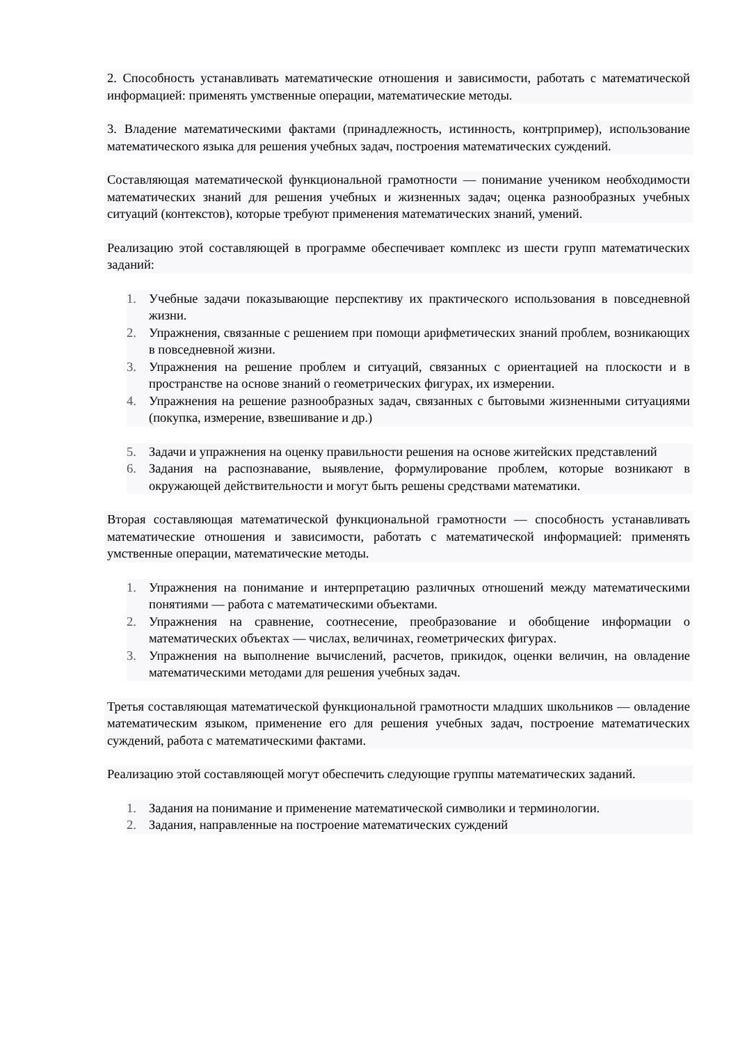2. Способность устанавливать математические отношения и зависимости, работать с математической информацией: применять умственные операции, математические методы.
3. Владение математическими фактами (принадлежность, истинность, контрпример), использование математического языка для решения учебных задач, построения математических суждений.
Составляющая математической функциональной грамотности — понимание учеником необходимости математических знаний для решения учебных и жизненных задач; оценка разнообразных учебных ситуаций (контекстов), которые требуют применения математических знаний, умений.
Реализацию этой составляющей в программе обеспечивает комплекс из шести групп математических заданий:
1. Учебные задачи показывающие перспективу их практического использования в повседневной жизни.
2. Упражнения, связанные с решением при помощи арифметических знаний проблем, возникающих в повседневной жизни.
3. Упражнения на решение проблем и ситуаций, связанных с ориентацией на плоскости и в пространстве на основе знаний о геометрических фигурах, их измерении.
4. Упражнения на решение разнообразных задач, связанных с бытовыми жизненными ситуациями (покупка, измерение, взвешивание и др.)
5. Задачи и упражнения на оценку правильности решения на основе житейских представлений
6. Задания на распознавание, выявление, формулирование проблем, которые возникают в окружающей действительности и могут быть решены средствами математики.
Вторая составляющая математической функциональной грамотности — способность устанавливать математические отношения и зависимости, работать с математической информацией: применять умственные операции, математические методы.
1. Упражнения на понимание и интерпретацию различных отношений между математическими понятиями — работа с математическими объектами.
2. Упражнения на сравнение, соотнесение, преобразование и обобщение информации о математических объектах — числах, величинах, геометрических фигурах.
3. Упражнения на выполнение вычислений, расчетов, прикидок, оценки величин, на овладение математическими методами для решения учебных задач.
Третья составляющая математической функциональной грамотности младших школьников — овладение математическим языком, применение его для решения учебных задач, построение математических суждений, работа с математическими фактами.
Реализацию этой составляющей могут обеспечить следующие группы математических заданий.
1. Задания на понимание и применение математической символики и терминологии.
2. Задания, направленные на построение математических суждений